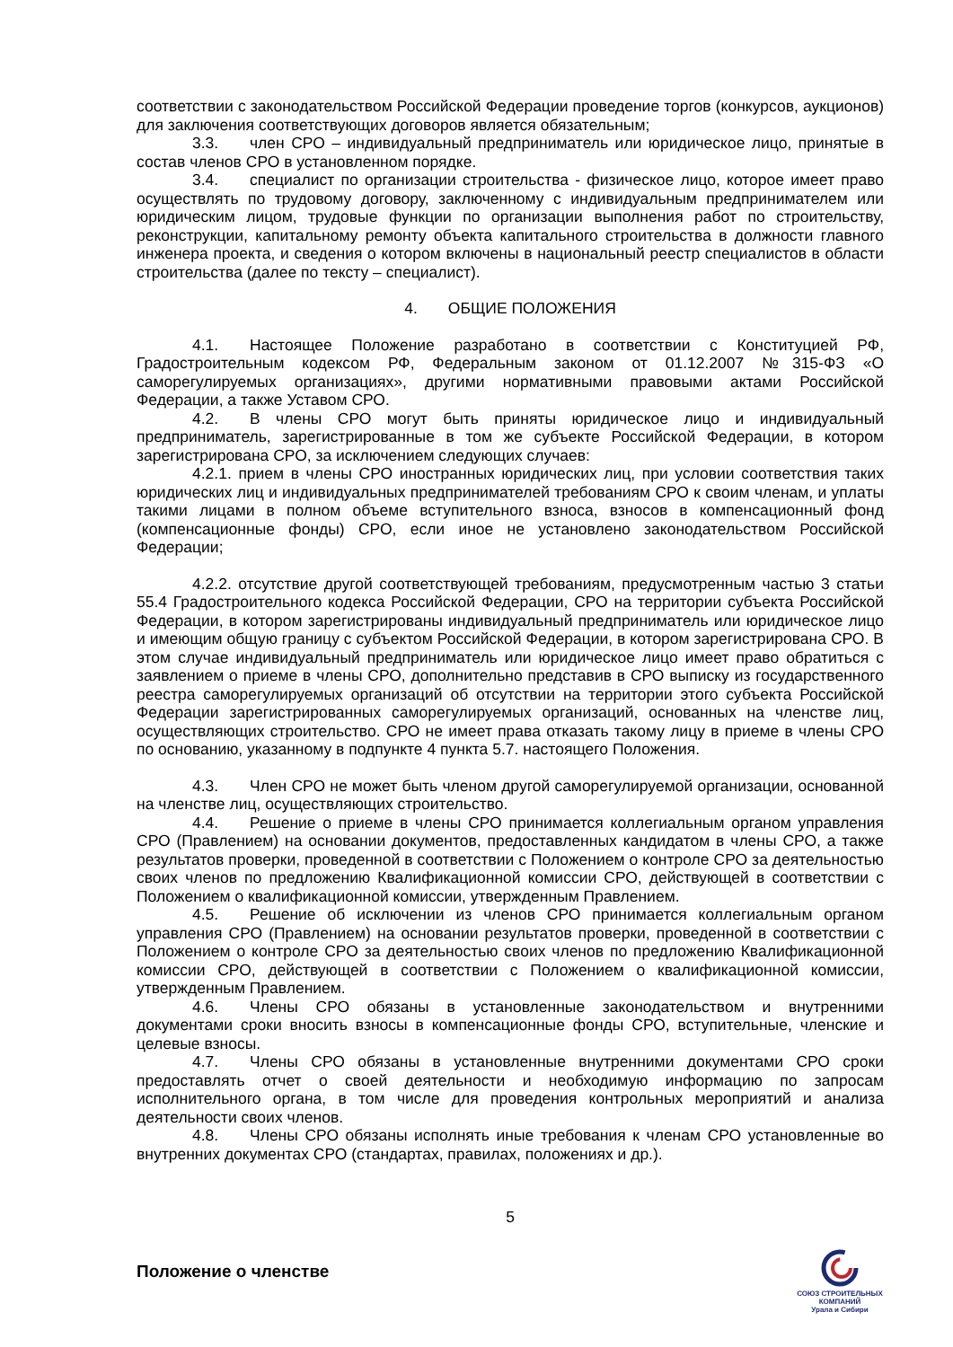соответствии с законодательством Российской Федерации проведение торгов (конкурсов, аукционов) для заключения соответствующих договоров является обязательным;
3.3. член СРО – индивидуальный предприниматель или юридическое лицо, принятые в состав членов СРО в установленном порядке.
3.4. специалист по организации строительства - физическое лицо, которое имеет право осуществлять по трудовому договору, заключенному с индивидуальным предпринимателем или юридическим лицом, трудовые функции по организации выполнения работ по строительству, реконструкции, капитальному ремонту объекта капитального строительства в должности главного инженера проекта, и сведения о котором включены в национальный реестр специалистов в области строительства (далее по тексту – специалист).
4. ОБЩИЕ ПОЛОЖЕНИЯ
4.1. Настоящее Положение разработано в соответствии с Конституцией РФ, Градостроительным кодексом РФ, Федеральным законом от 01.12.2007 №315-ФЗ «О саморегулируемых организациях», другими нормативными правовыми актами Российской Федерации, а также Уставом СРО.
4.2. В члены СРО могут быть приняты юридическое лицо и индивидуальный предприниматель, зарегистрированные в том же субъекте Российской Федерации, в котором зарегистрирована СРО, за исключением следующих случаев:
4.2.1. прием в члены СРО иностранных юридических лиц, при условии соответствия таких юридических лиц и индивидуальных предпринимателей требованиям СРО к своим членам, и уплаты такими лицами в полном объеме вступительного взноса, взносов в компенсационный фонд (компенсационные фонды) СРО, если иное не установлено законодательством Российской Федерации;
4.2.2. отсутствие другой соответствующей требованиям, предусмотренным частью 3 статьи 55.4 Градостроительного кодекса Российской Федерации, СРО на территории субъекта Российской Федерации, в котором зарегистрированы индивидуальный предприниматель или юридическое лицо и имеющим общую границу с субъектом Российской Федерации, в котором зарегистрирована СРО. В этом случае индивидуальный предприниматель или юридическое лицо имеет право обратиться с заявлением о приеме в члены СРО, дополнительно представив в СРО выписку из государственного реестра саморегулируемых организаций об отсутствии на территории этого субъекта Российской Федерации зарегистрированных саморегулируемых организаций, основанных на членстве лиц, осуществляющих строительство. СРО не имеет права отказать такому лицу в приеме в члены СРО по основанию, указанному в подпункте 4 пункта 5.7. настоящего Положения.
4.3. Член СРО не может быть членом другой саморегулируемой организации, основанной на членстве лиц, осуществляющих строительство.
4.4. Решение о приеме в члены СРО принимается коллегиальным органом управления СРО (Правлением) на основании документов, предоставленных кандидатом в члены СРО, а также результатов проверки, проведенной в соответствии с Положением о контроле СРО за деятельностью своих членов по предложению Квалификационной комиссии СРО, действующей в соответствии с Положением о квалификационной комиссии, утвержденным Правлением.
4.5. Решение об исключении из членов СРО принимается коллегиальным органом управления СРО (Правлением) на основании результатов проверки, проведенной в соответствии с Положением о контроле СРО за деятельностью своих членов по предложению Квалификационной комиссии СРО, действующей в соответствии с Положением о квалификационной комиссии, утвержденным Правлением.
4.6. Члены СРО обязаны в установленные законодательством и внутренними документами сроки вносить взносы в компенсационные фонды СРО, вступительные, членские и целевые взносы.
4.7. Члены СРО обязаны в установленные внутренними документами СРО сроки предоставлять отчет о своей деятельности и необходимую информацию по запросам исполнительного органа, в том числе для проведения контрольных мероприятий и анализа деятельности своих членов.
4.8. Члены СРО обязаны исполнять иные требования к членам СРО установленные во внутренних документах СРО (стандартах, правилах, положениях и др.).
5
Положение о членстве
СОЮЗ СТРОИТЕЛЬНЫХ КОМПАНИЙ
Урала и Сибири